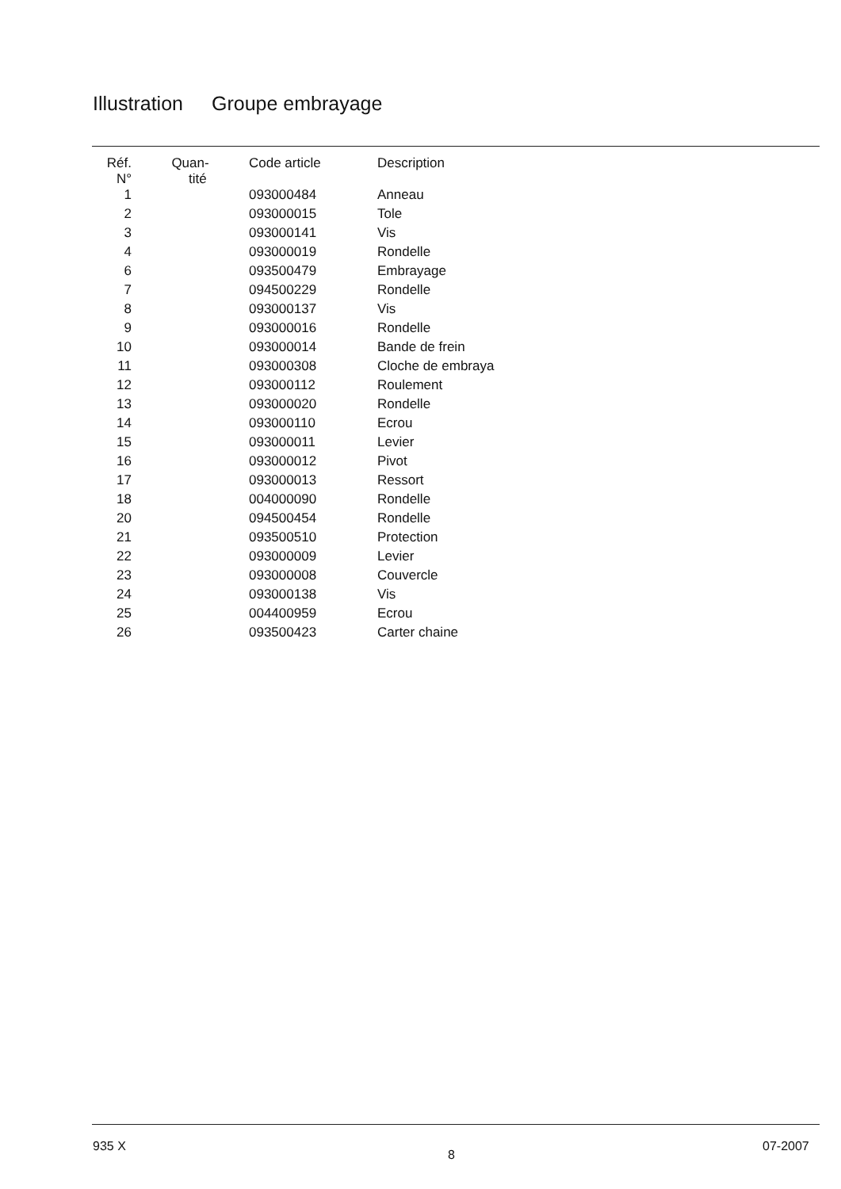Illustration Groupe embrayage
| Réf. N° | Quan- tité | Code article | Description |
| --- | --- | --- | --- |
| 1 | | 093000484 | Anneau |
| 2 | | 093000015 | Tole |
| 3 | | 093000141 | Vis |
| 4 | | 093000019 | Rondelle |
| 6 | | 093500479 | Embrayage |
| 7 | | 094500229 | Rondelle |
| 8 | | 093000137 | Vis |
| 9 | | 093000016 | Rondelle |
| 10 | | 093000014 | Bande de frein |
| 11 | | 093000308 | Cloche de embraya |
| 12 | | 093000112 | Roulement |
| 13 | | 093000020 | Rondelle |
| 14 | | 093000110 | Ecrou |
| 15 | | 093000011 | Levier |
| 16 | | 093000012 | Pivot |
| 17 | | 093000013 | Ressort |
| 18 | | 004000090 | Rondelle |
| 20 | | 094500454 | Rondelle |
| 21 | | 093500510 | Protection |
| 22 | | 093000009 | Levier |
| 23 | | 093000008 | Couvercle |
| 24 | | 093000138 | Vis |
| 25 | | 004400959 | Ecrou |
| 26 | | 093500423 | Carter chaine |
935 X
8
07-2007